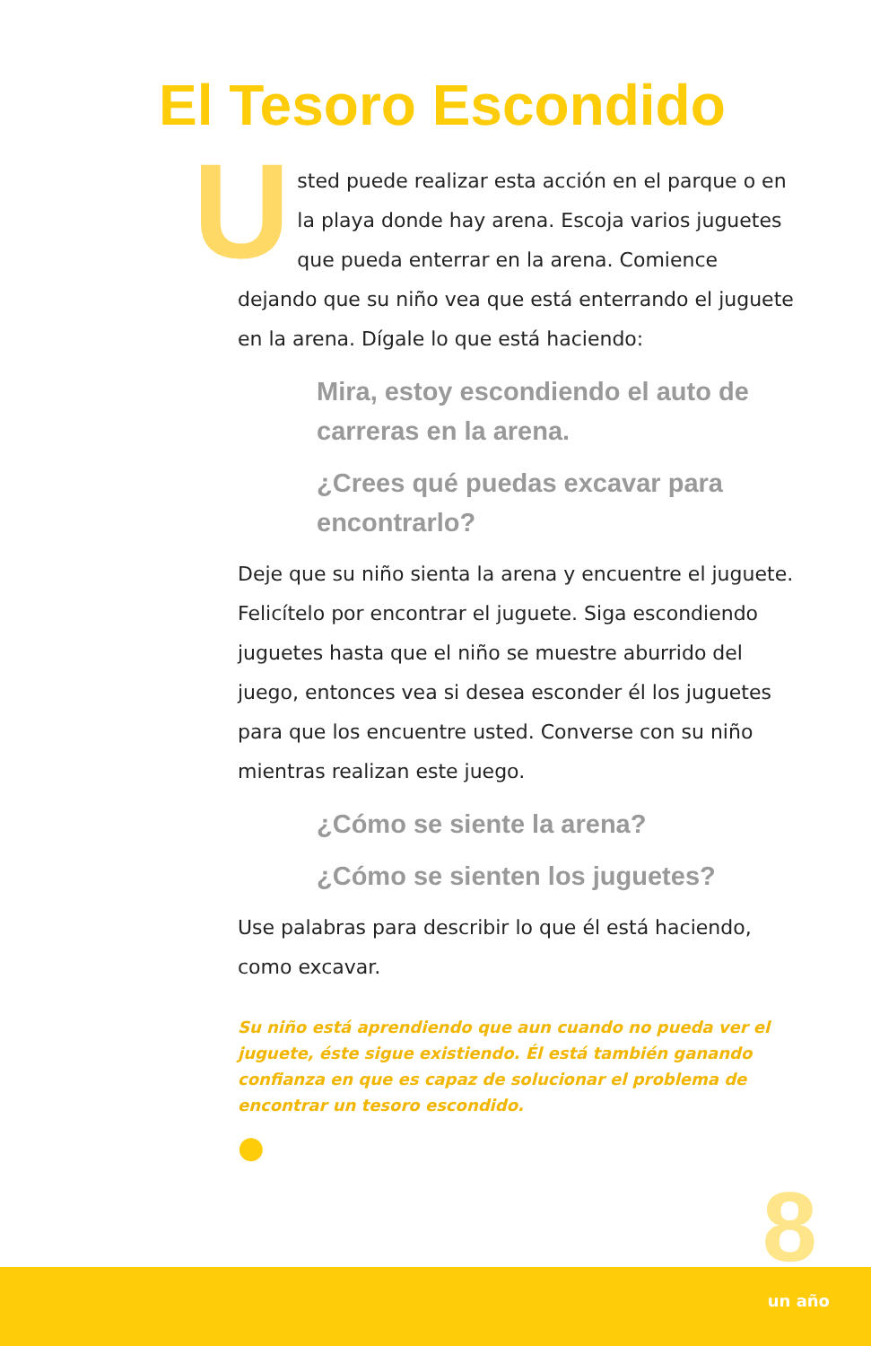El Tesoro Escondido
Usted puede realizar esta acción en el parque o en la playa donde hay arena. Escoja varios juguetes que pueda enterrar en la arena. Comience dejando que su niño vea que está enterrando el juguete en la arena. Dígale lo que está haciendo:
Mira, estoy escondiendo el auto de carreras en la arena.
¿Crees qué puedas excavar para encontrarlo?
Deje que su niño sienta la arena y encuentre el juguete. Felicítelo por encontrar el juguete. Siga escondiendo juguetes hasta que el niño se muestre aburrido del juego, entonces vea si desea esconder él los juguetes para que los encuentre usted. Converse con su niño mientras realizan este juego.
¿Cómo se siente la arena?
¿Cómo se sienten los juguetes?
Use palabras para describir lo que él está haciendo, como excavar.
Su niño está aprendiendo que aun cuando no pueda ver el juguete, éste sigue existiendo. Él está también ganando confianza en que es capaz de solucionar el problema de encontrar un tesoro escondido.
●
8
un año